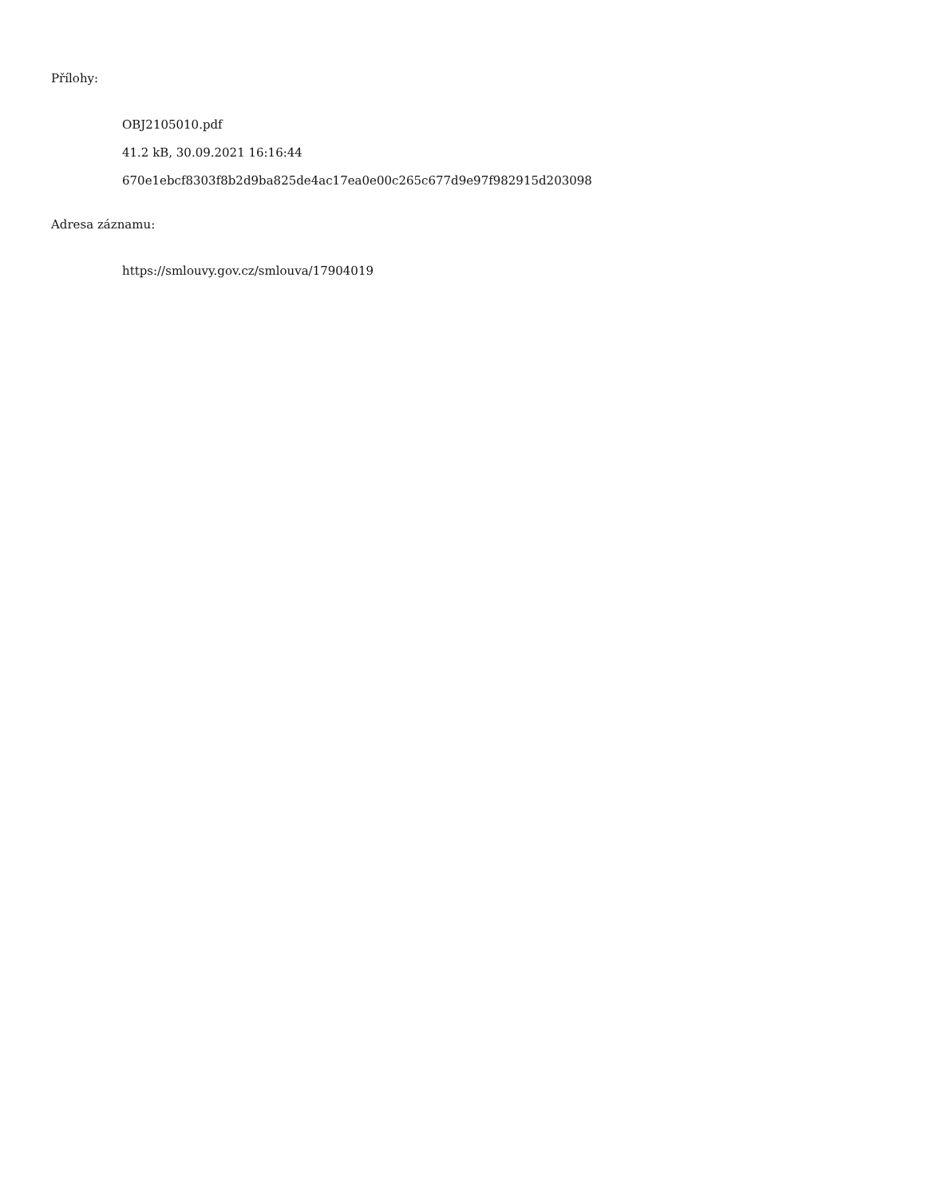Přílohy:
OBJ2105010.pdf
41.2 kB, 30.09.2021 16:16:44
670e1ebcf8303f8b2d9ba825de4ac17ea0e00c265c677d9e97f982915d203098
Adresa záznamu:
https://smlouvy.gov.cz/smlouva/17904019